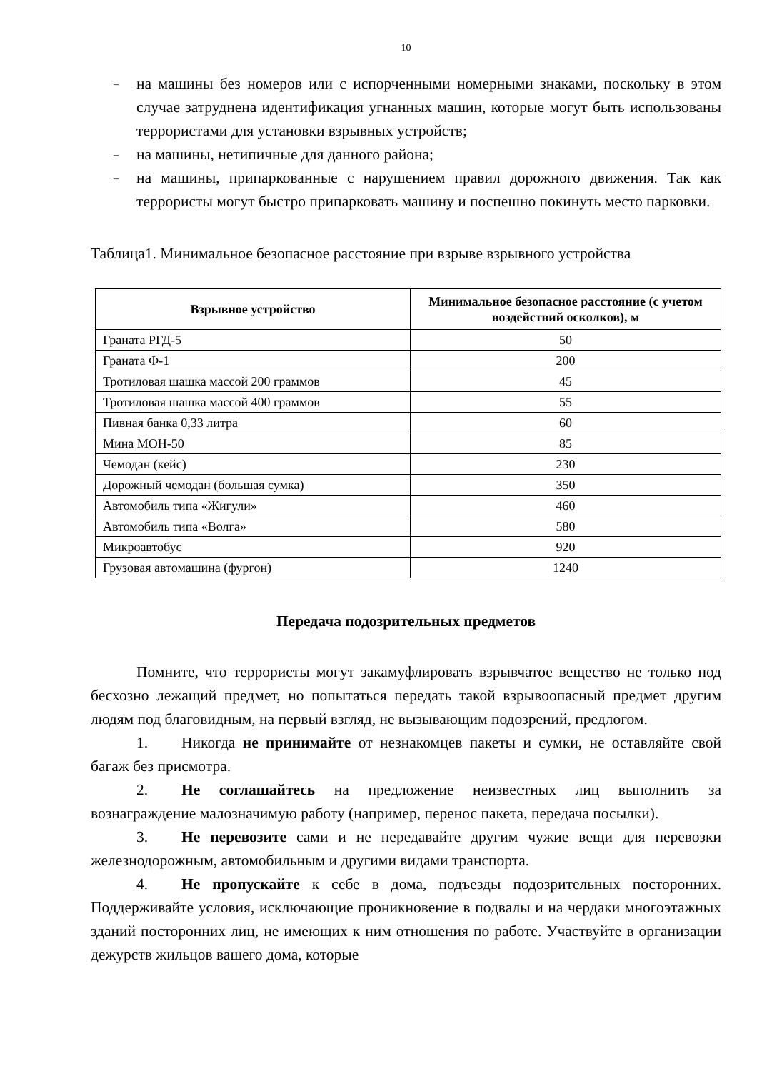10
– на машины без номеров или с испорченными номерными знаками, поскольку в этом случае затруднена идентификация угнанных машин, которые могут быть использованы террористами для установки взрывных устройств;
– на машины, нетипичные для данного района;
– на машины, припаркованные с нарушением правил дорожного движения. Так как террористы могут быстро припарковать машину и поспешно покинуть место парковки.
Таблица1. Минимальное безопасное расстояние при взрыве взрывного устройства
| Взрывное устройство | Минимальное безопасное расстояние (с учетом воздействий осколков), м |
| --- | --- |
| Граната РГД-5 | 50 |
| Граната Ф-1 | 200 |
| Тротиловая шашка массой 200 граммов | 45 |
| Тротиловая шашка массой 400 граммов | 55 |
| Пивная банка 0,33 литра | 60 |
| Мина МОН-50 | 85 |
| Чемодан (кейс) | 230 |
| Дорожный чемодан (большая сумка) | 350 |
| Автомобиль типа «Жигули» | 460 |
| Автомобиль типа «Волга» | 580 |
| Микроавтобус | 920 |
| Грузовая автомашина (фургон) | 1240 |
Передача подозрительных предметов
Помните, что террористы могут закамуфлировать взрывчатое вещество не только под бесхозно лежащий предмет, но попытаться передать такой взрывоопасный предмет другим людям под благовидным, на первый взгляд, не вызывающим подозрений, предлогом.
1. Никогда не принимайте от незнакомцев пакеты и сумки, не оставляйте свой багаж без присмотра.
2. Не соглашайтесь на предложение неизвестных лиц выполнить за вознаграждение малозначимую работу (например, перенос пакета, передача посылки).
3. Не перевозите сами и не передавайте другим чужие вещи для перевозки железнодорожным, автомобильным и другими видами транспорта.
4. Не пропускайте к себе в дома, подъезды подозрительных посторонних. Поддерживайте условия, исключающие проникновение в подвалы и на чердаки многоэтажных зданий посторонних лиц, не имеющих к ним отношения по работе. Участвуйте в организации дежурств жильцов вашего дома, которые